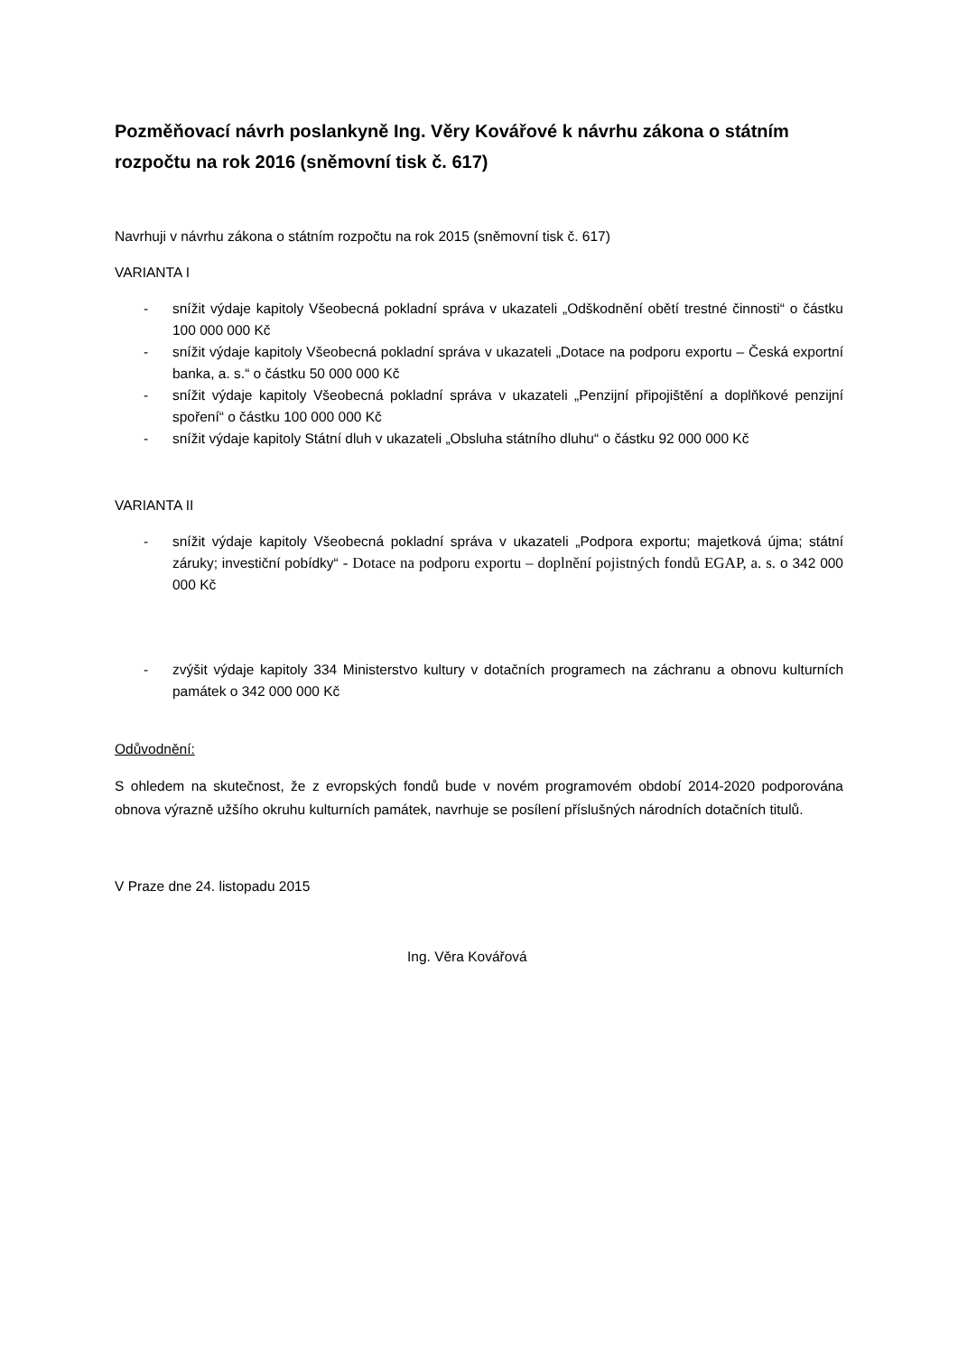Pozměňovací návrh poslankyně Ing. Věry Kovářové k návrhu zákona o státním rozpočtu na rok 2016 (sněmovní tisk č. 617)
Navrhuji v návrhu zákona o státním rozpočtu na rok 2015 (sněmovní tisk č. 617)
VARIANTA I
- snížit výdaje kapitoly Všeobecná pokladní správa v ukazateli „Odškodnění obětí trestné činnosti“ o částku 100 000 000 Kč
- snížit výdaje kapitoly Všeobecná pokladní správa v ukazateli „Dotace na podporu exportu – Česká exportní banka, a. s.“ o částku 50 000 000 Kč
- snížit výdaje kapitoly Všeobecná pokladní správa v ukazateli „Penzijní připojištění a doplňkové penzijní spoření“ o částku 100 000 000 Kč
- snížit výdaje kapitoly Státní dluh v ukazateli „Obsluha státního dluhu“ o částku 92 000 000 Kč
VARIANTA II
- snížit výdaje kapitoly Všeobecná pokladní správa v ukazateli „Podpora exportu; majetková újma; státní záruky; investiční pobídky“ - Dotace na podporu exportu – doplnění pojistných fondů EGAP, a. s. o 342 000 000 Kč
- zvýšit výdaje kapitoly 334 Ministerstvo kultury v dotačních programech na záchranu a obnovu kulturních památek o 342 000 000 Kč
Odůvodnění:
S ohledem na skutečnost, že z evropských fondů bude v novém programovém období 2014-2020 podporována obnova výrazně užšího okruhu kulturních památek, navrhuje se posílení příslušných národních dotačních titulů.
V Praze dne 24. listopadu 2015
Ing. Věra Kovářová